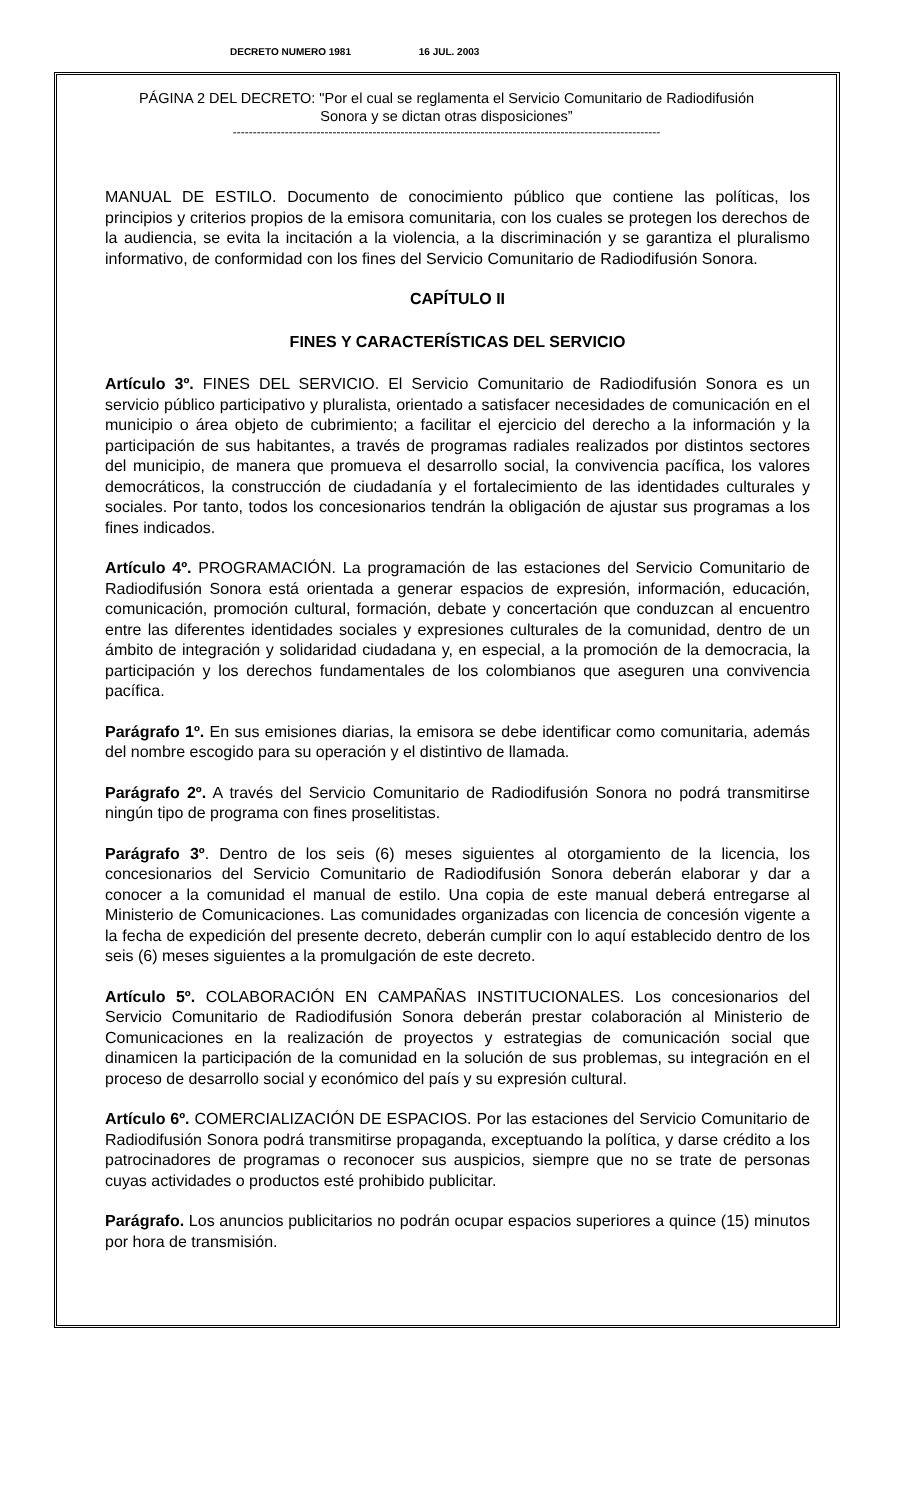DECRETO NUMERO 1981 16 JUL. 2003
PÁGINA 2 DEL DECRETO: "Por el cual se reglamenta el Servicio Comunitario de Radiodifusión
Sonora y se dictan otras disposiciones”
-----------------------------------------------------------------------------------------------------------
MANUAL DE ESTILO. Documento de conocimiento público que contiene las políticas, los principios y criterios propios de la emisora comunitaria, con los cuales se protegen los derechos de la audiencia, se evita la incitación a la violencia, a la discriminación y se garantiza el pluralismo informativo, de conformidad con los fines del Servicio Comunitario de Radiodifusión Sonora.
CAPÍTULO II
FINES Y CARACTERÍSTICAS DEL SERVICIO
Artículo 3º. FINES DEL SERVICIO. El Servicio Comunitario de Radiodifusión Sonora es un servicio público participativo y pluralista, orientado a satisfacer necesidades de comunicación en el municipio o área objeto de cubrimiento; a facilitar el ejercicio del derecho a la información y la participación de sus habitantes, a través de programas radiales realizados por distintos sectores del municipio, de manera que promueva el desarrollo social, la convivencia pacífica, los valores democráticos, la construcción de ciudadanía y el fortalecimiento de las identidades culturales y sociales. Por tanto, todos los concesionarios tendrán la obligación de ajustar sus programas a los fines indicados.
Artículo 4º. PROGRAMACIÓN. La programación de las estaciones del Servicio Comunitario de Radiodifusión Sonora está orientada a generar espacios de expresión, información, educación, comunicación, promoción cultural, formación, debate y concertación que conduzcan al encuentro entre las diferentes identidades sociales y expresiones culturales de la comunidad, dentro de un ámbito de integración y solidaridad ciudadana y, en especial, a la promoción de la democracia, la participación y los derechos fundamentales de los colombianos que aseguren una convivencia pacífica.
Parágrafo 1º. En sus emisiones diarias, la emisora se debe identificar como comunitaria, además del nombre escogido para su operación y el distintivo de llamada.
Parágrafo 2º. A través del Servicio Comunitario de Radiodifusión Sonora no podrá transmitirse ningún tipo de programa con fines proselitistas.
Parágrafo 3º. Dentro de los seis (6) meses siguientes al otorgamiento de la licencia, los concesionarios del Servicio Comunitario de Radiodifusión Sonora deberán elaborar y dar a conocer a la comunidad el manual de estilo. Una copia de este manual deberá entregarse al Ministerio de Comunicaciones. Las comunidades organizadas con licencia de concesión vigente a la fecha de expedición del presente decreto, deberán cumplir con lo aquí establecido dentro de los seis (6) meses siguientes a la promulgación de este decreto.
Artículo 5º. COLABORACIÓN EN CAMPAÑAS INSTITUCIONALES. Los concesionarios del Servicio Comunitario de Radiodifusión Sonora deberán prestar colaboración al Ministerio de Comunicaciones en la realización de proyectos y estrategias de comunicación social que dinamicen la participación de la comunidad en la solución de sus problemas, su integración en el proceso de desarrollo social y económico del país y su expresión cultural.
Artículo 6º. COMERCIALIZACIÓN DE ESPACIOS. Por las estaciones del Servicio Comunitario de Radiodifusión Sonora podrá transmitirse propaganda, exceptuando la política, y darse crédito a los patrocinadores de programas o reconocer sus auspicios, siempre que no se trate de personas cuyas actividades o productos esté prohibido publicitar.
Parágrafo. Los anuncios publicitarios no podrán ocupar espacios superiores a quince (15) minutos por hora de transmisión.